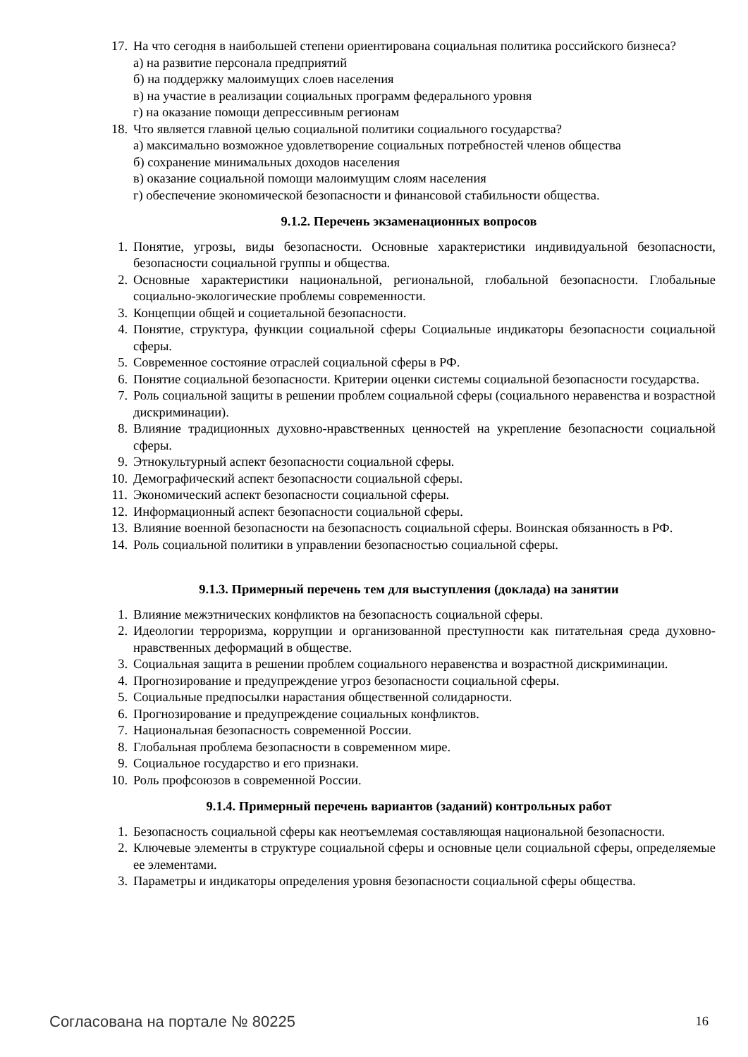17. На что сегодня в наибольшей степени ориентирована социальная политика российского бизнеса?
а) на развитие персонала предприятий
б) на поддержку малоимущих слоев населения
в) на участие в реализации социальных программ федерального уровня
г) на оказание помощи депрессивным регионам
18. Что является главной целью социальной политики социального государства?
а) максимально возможное удовлетворение социальных потребностей членов общества
б) сохранение минимальных доходов населения
в) оказание социальной помощи малоимущим слоям населения
г) обеспечение экономической безопасности и финансовой стабильности общества.
9.1.2. Перечень экзаменационных вопросов
1. Понятие, угрозы, виды безопасности. Основные характеристики индивидуальной безопасности, безопасности социальной группы и общества.
2. Основные характеристики национальной, региональной, глобальной безопасности. Глобальные социально-экологические проблемы современности.
3. Концепции общей и социетальной безопасности.
4. Понятие, структура, функции социальной сферы Социальные индикаторы безопасности социальной сферы.
5. Современное состояние отраслей социальной сферы в РФ.
6. Понятие социальной безопасности. Критерии оценки системы социальной безопасности государства.
7. Роль социальной защиты в решении проблем социальной сферы (социального неравенства и возрастной дискриминации).
8. Влияние традиционных духовно-нравственных ценностей на укрепление безопасности социальной сферы.
9. Этнокультурный аспект безопасности социальной сферы.
10. Демографический аспект безопасности социальной сферы.
11. Экономический аспект безопасности социальной сферы.
12. Информационный аспект безопасности социальной сферы.
13. Влияние военной безопасности на безопасность социальной сферы. Воинская обязанность в РФ.
14. Роль социальной политики в управлении безопасностью социальной сферы.
9.1.3. Примерный перечень тем для выступления (доклада) на занятии
1. Влияние межэтнических конфликтов на безопасность социальной сферы.
2. Идеологии терроризма, коррупции и организованной преступности как питательная среда духовно-нравственных деформаций в обществе.
3. Социальная защита в решении проблем социального неравенства и возрастной дискриминации.
4. Прогнозирование и предупреждение угроз безопасности социальной сферы.
5. Социальные предпосылки нарастания общественной солидарности.
6. Прогнозирование и предупреждение социальных конфликтов.
7. Национальная безопасность современной России.
8. Глобальная проблема безопасности в современном мире.
9. Социальное государство и его признаки.
10. Роль профсоюзов в современной России.
9.1.4. Примерный перечень вариантов (заданий) контрольных работ
1. Безопасность социальной сферы как неотъемлемая составляющая национальной безопасности.
2. Ключевые элементы в структуре социальной сферы и основные цели социальной сферы, определяемые ее элементами.
3. Параметры и индикаторы определения уровня безопасности социальной сферы общества.
Согласована на портале № 80225 16